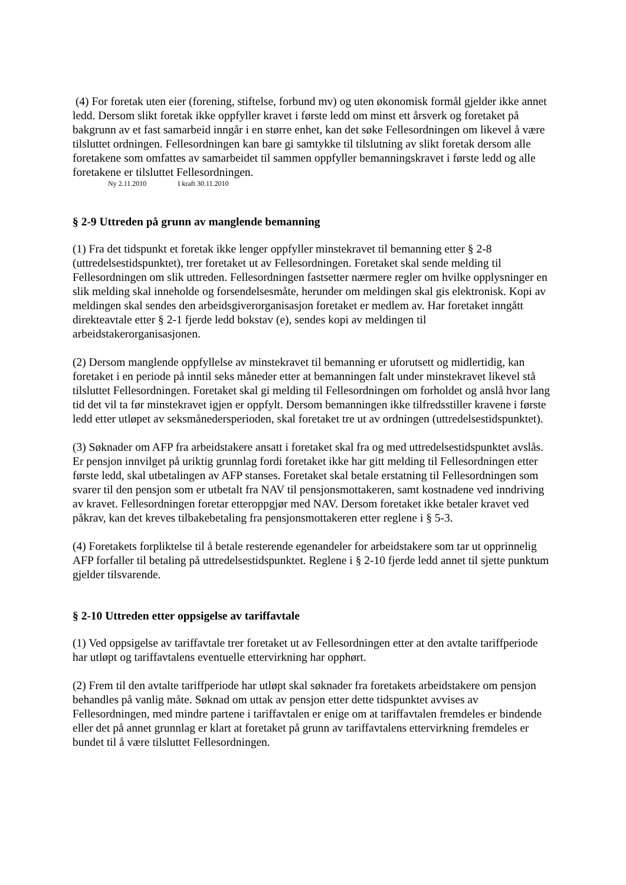(4) For foretak uten eier (forening, stiftelse, forbund mv) og uten økonomisk formål gjelder ikke annet ledd. Dersom slikt foretak ikke oppfyller kravet i første ledd om minst ett årsverk og foretaket på bakgrunn av et fast samarbeid inngår i en større enhet, kan det søke Fellesordningen om likevel å være tilsluttet ordningen. Fellesordningen kan bare gi samtykke til tilslutning av slikt foretak dersom alle foretakene som omfattes av samarbeidet til sammen oppfyller bemanningskravet i første ledd og alle foretakene er tilsluttet Fellesordningen.
Ny 2.11.2010 I kraft 30.11.2010
§ 2-9 Uttreden på grunn av manglende bemanning
(1) Fra det tidspunkt et foretak ikke lenger oppfyller minstekravet til bemanning etter § 2-8 (uttredelsestidspunktet), trer foretaket ut av Fellesordningen. Foretaket skal sende melding til Fellesordningen om slik uttreden. Fellesordningen fastsetter nærmere regler om hvilke opplysninger en slik melding skal inneholde og forsendelsesmåte, herunder om meldingen skal gis elektronisk. Kopi av meldingen skal sendes den arbeidsgiverorganisasjon foretaket er medlem av. Har foretaket inngått direkteavtale etter § 2-1 fjerde ledd bokstav (e), sendes kopi av meldingen til arbeidstakerorganisasjonen.
(2) Dersom manglende oppfyllelse av minstekravet til bemanning er uforutsett og midlertidig, kan foretaket i en periode på inntil seks måneder etter at bemanningen falt under minstekravet likevel stå tilsluttet Fellesordningen. Foretaket skal gi melding til Fellesordningen om forholdet og anslå hvor lang tid det vil ta før minstekravet igjen er oppfylt. Dersom bemanningen ikke tilfredsstiller kravene i første ledd etter utløpet av seksmånedersperioden, skal foretaket tre ut av ordningen (uttredelsestidspunktet).
(3) Søknader om AFP fra arbeidstakere ansatt i foretaket skal fra og med uttredelsestidspunktet avslås. Er pensjon innvilget på uriktig grunnlag fordi foretaket ikke har gitt melding til Fellesordningen etter første ledd, skal utbetalingen av AFP stanses. Foretaket skal betale erstatning til Fellesordningen som svarer til den pensjon som er utbetalt fra NAV til pensjonsmottakeren, samt kostnadene ved inndriving av kravet. Fellesordningen foretar etteroppgjør med NAV. Dersom foretaket ikke betaler kravet ved påkrav, kan det kreves tilbakebetaling fra pensjonsmottakeren etter reglene i § 5-3.
(4) Foretakets forpliktelse til å betale resterende egenandeler for arbeidstakere som tar ut opprinnelig AFP forfaller til betaling på uttredelsestidspunktet. Reglene i § 2-10 fjerde ledd annet til sjette punktum gjelder tilsvarende.
§ 2-10 Uttreden etter oppsigelse av tariffavtale
(1) Ved oppsigelse av tariffavtale trer foretaket ut av Fellesordningen etter at den avtalte tariffperiode har utløpt og tariffavtalens eventuelle ettervirkning har opphørt.
(2) Frem til den avtalte tariffperiode har utløpt skal søknader fra foretakets arbeidstakere om pensjon behandles på vanlig måte. Søknad om uttak av pensjon etter dette tidspunktet avvises av Fellesordningen, med mindre partene i tariffavtalen er enige om at tariffavtalen fremdeles er bindende eller det på annet grunnlag er klart at foretaket på grunn av tariffavtalens ettervirkning fremdeles er bundet til å være tilsluttet Fellesordningen.